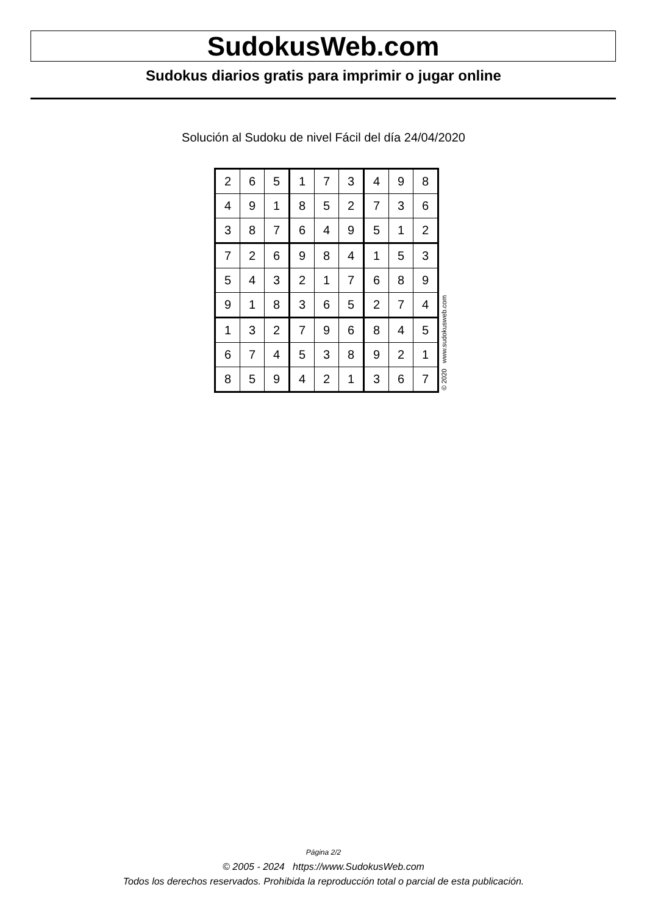SudokusWeb.com
Sudokus diarios gratis para imprimir o jugar online
Solución al Sudoku de nivel Fácil del día 24/04/2020
| 2 | 6 | 5 | 1 | 7 | 3 | 4 | 9 | 8 |
| 4 | 9 | 1 | 8 | 5 | 2 | 7 | 3 | 6 |
| 3 | 8 | 7 | 6 | 4 | 9 | 5 | 1 | 2 |
| 7 | 2 | 6 | 9 | 8 | 4 | 1 | 5 | 3 |
| 5 | 4 | 3 | 2 | 1 | 7 | 6 | 8 | 9 |
| 9 | 1 | 8 | 3 | 6 | 5 | 2 | 7 | 4 |
| 1 | 3 | 2 | 7 | 9 | 6 | 8 | 4 | 5 |
| 6 | 7 | 4 | 5 | 3 | 8 | 9 | 2 | 1 |
| 8 | 5 | 9 | 4 | 2 | 1 | 3 | 6 | 7 |
© 2020 www.sudokusweb.com
Página 2/2
© 2005 - 2024 https://www.SudokusWeb.com
Todos los derechos reservados. Prohibida la reproducción total o parcial de esta publicación.